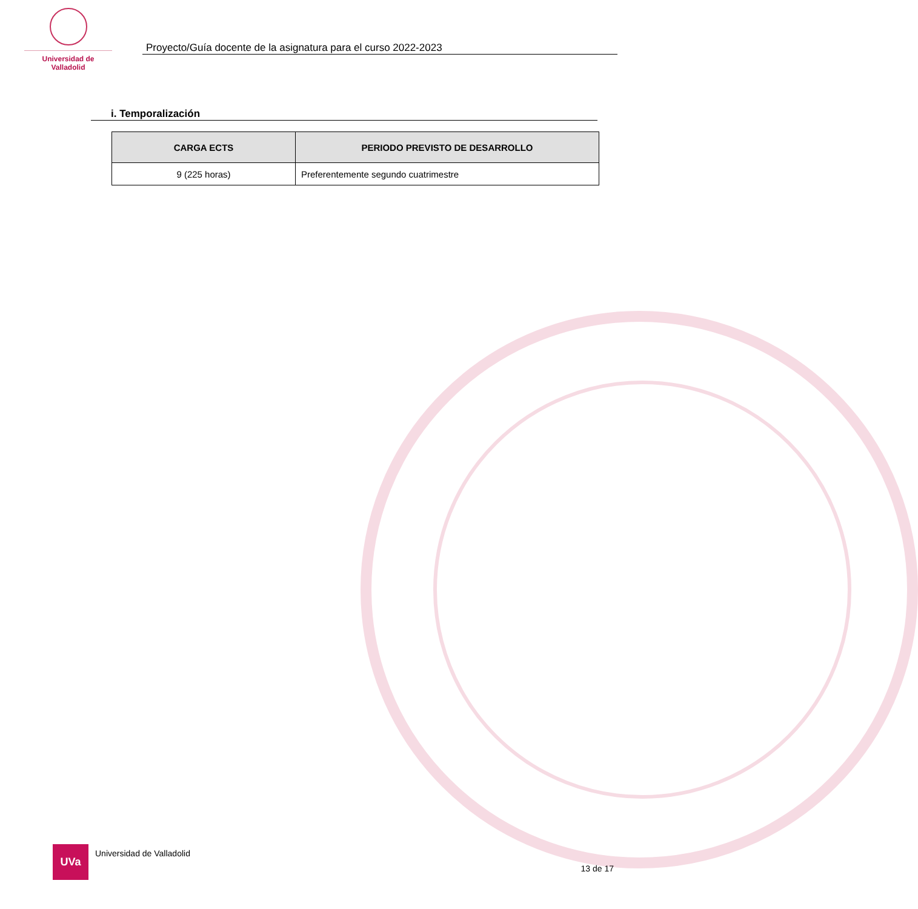Universidad de Valladolid
Proyecto/Guía docente de la asignatura para el curso 2022-2023
i. Temporalización
| CARGA ECTS | PERIODO PREVISTO DE DESARROLLO |
| --- | --- |
| 9 (225 horas) | Preferentemente segundo cuatrimestre |
UVa
Universidad de Valladolid
13 de 17